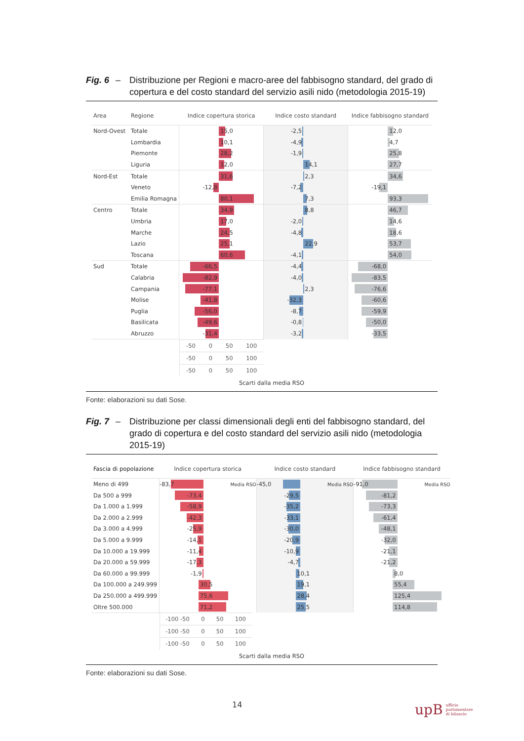Fig. 6 – Distribuzione per Regioni e macro-aree del fabbisogno standard, del grado di copertura e del costo standard del servizio asili nido (metodologia 2015-19)
| Area | Regione | Indice copertura storica | Indice costo standard | Indice fabbisogno standard |
| --- | --- | --- | --- | --- |
| Nord-Ovest | Totale | 15,0 | -2,5 | 12,0 |
| | Lombardia | 10,1 | -4,9 | 4,7 |
| | Piemonte | 28,2 | -1,9 | 25,8 |
| | Liguria | 12,0 | 14,1 | 27,7 |
| Nord-Est | Totale | 31,6 | 2,3 | 34,6 |
| | Veneto | -12,8 | -7,2 | -19,1 |
| | Emilia Romagna | 80,1 | 7,3 | 93,3 |
| Centro | Totale | 34,9 | 8,8 | 46,7 |
| | Umbria | 17,0 | -2,0 | 14,6 |
| | Marche | 24,5 | -4,8 | 18,6 |
| | Lazio | 25,1 | 22,9 | 53,7 |
| | Toscana | 60,6 | -4,1 | 54,0 |
| Sud | Totale | -66,5 | -4,4 | -68,0 |
| | Calabria | -82,9 | -4,0 | -83,5 |
| | Campania | -77,1 | 2,3 | -76,6 |
| | Molise | -41,8 | -32,3 | -60,6 |
| | Puglia | -56,0 | -8,7 | -59,9 |
| | Basilicata | -49,6 | -0,8 | -50,0 |
| | Abruzzo | -31,4 | -3,2 | -33,5 |
| | | -50 0 50 100 | -50 0 50 100 | -50 0 50 100 |
Scarti dalla media RSO
Fonte: elaborazioni su dati Sose.
Fig. 7 – Distribuzione per classi dimensionali degli enti del fabbisogno standard, del grado di copertura e del costo standard del servizio asili nido (metodologia 2015-19)
| Fascia di popolazione | Indice copertura storica | Indice costo standard | Indice fabbisogno standard |
| --- | --- | --- | --- |
| Meno di 499 | -83,7 Media RSO | -45,0 Media RSO | -91,0 Media RSO |
| Da 500 a 999 | -73,4 | -29,5 | -81,2 |
| Da 1.000 a 1.999 | -58,9 | -35,2 | -73,3 |
| Da 2.000 a 2.999 | -42,3 | -33,1 | -61,4 |
| Da 3.000 a 4.999 | -25,9 | -30,0 | -48,1 |
| Da 5.000 a 9.999 | -14,1 | -20,9 | -32,0 |
| Da 10.000 a 19.999 | -11,4 | -10,9 | -21,1 |
| Da 20.000 a 59.999 | -17,3 | -4,7 | -21,2 |
| Da 60.000 a 99.999 | -1,9 | 10,1 | 8,0 |
| Da 100.000 a 249.999 | 30,5 | 19,1 | 55,4 |
| Da 250.000 a 499.999 | 75,6 | 28,4 | 125,4 |
| Oltre 500.000 | 71,2 | 25,5 | 114,8 |
| | -100 -50 0 50 100 | -100 -50 0 50 100 | -100 -50 0 50 100 |
Scarti dalla media RSO
Fonte: elaborazioni su dati Sose.
14
upB ufficio
parlamentare
di bilancio